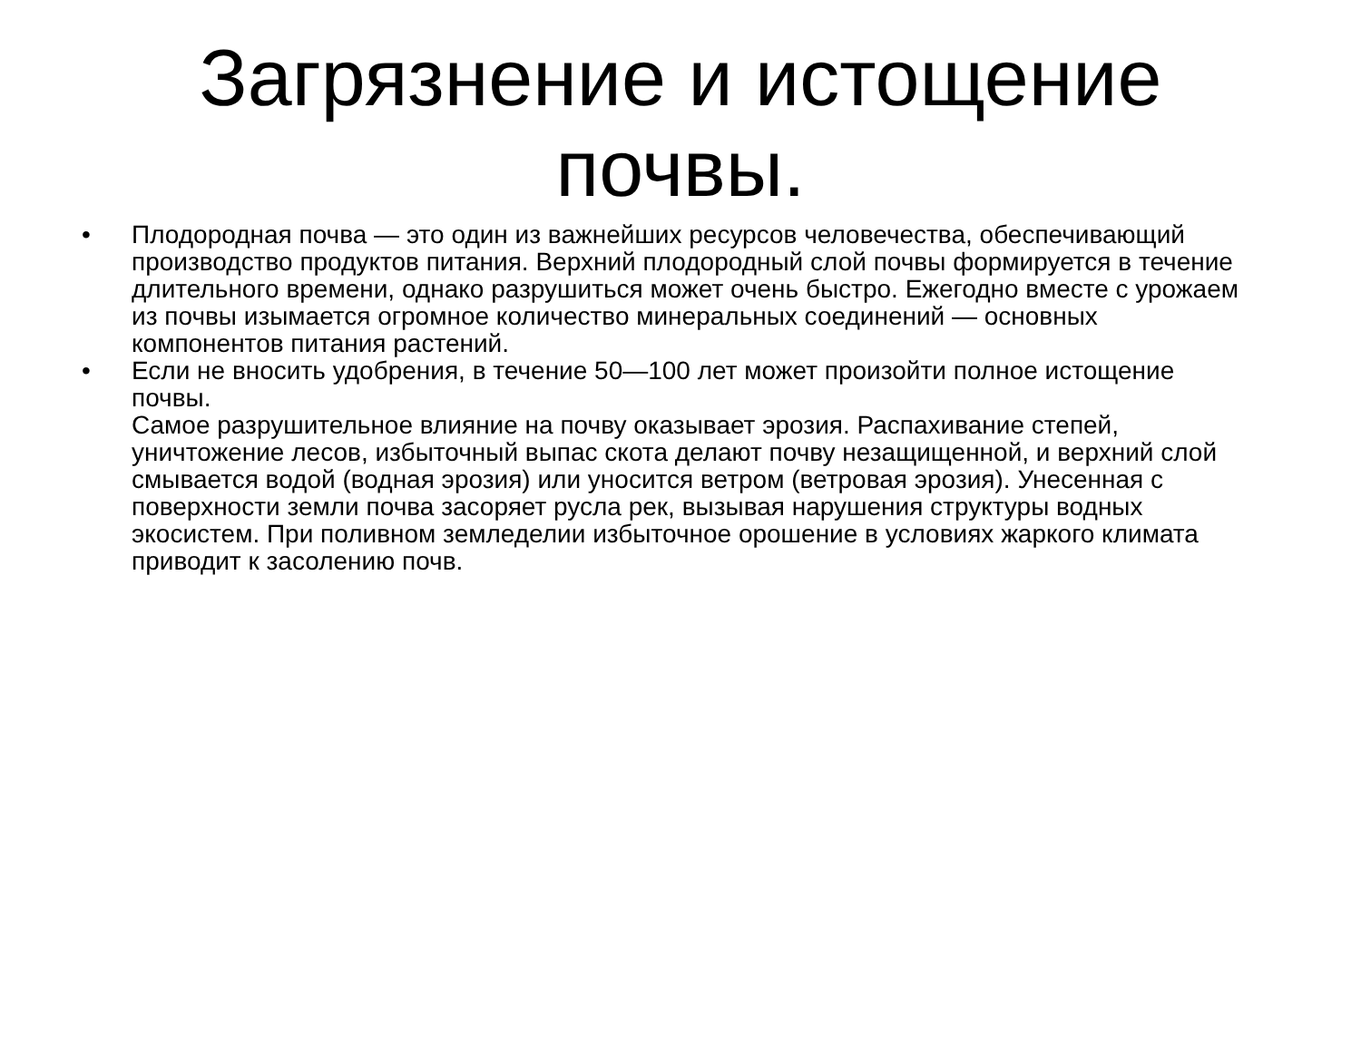Загрязнение и истощение почвы.
• Плодородная почва — это один из важнейших ресурсов человечества, обеспечивающий производство продуктов питания. Верхний плодородный слой почвы формируется в течение длительного времени, однако разрушиться может очень быстро. Ежегодно вместе с урожаем из почвы изымается огромное количество минеральных соединений — основных компонентов питания растений.
• Если не вносить удобрения, в течение 50—100 лет может произойти полное истощение почвы.
Самое разрушительное влияние на почву оказывает эрозия. Распахивание степей, уничтожение лесов, избыточный выпас скота делают почву незащищенной, и верхний слой смывается водой (водная эрозия) или уносится ветром (ветровая эрозия). Унесенная с поверхности земли почва засоряет русла рек, вызывая нарушения структуры водных экосистем. При поливном земледелии избыточное орошение в условиях жаркого климата приводит к засолению почв.